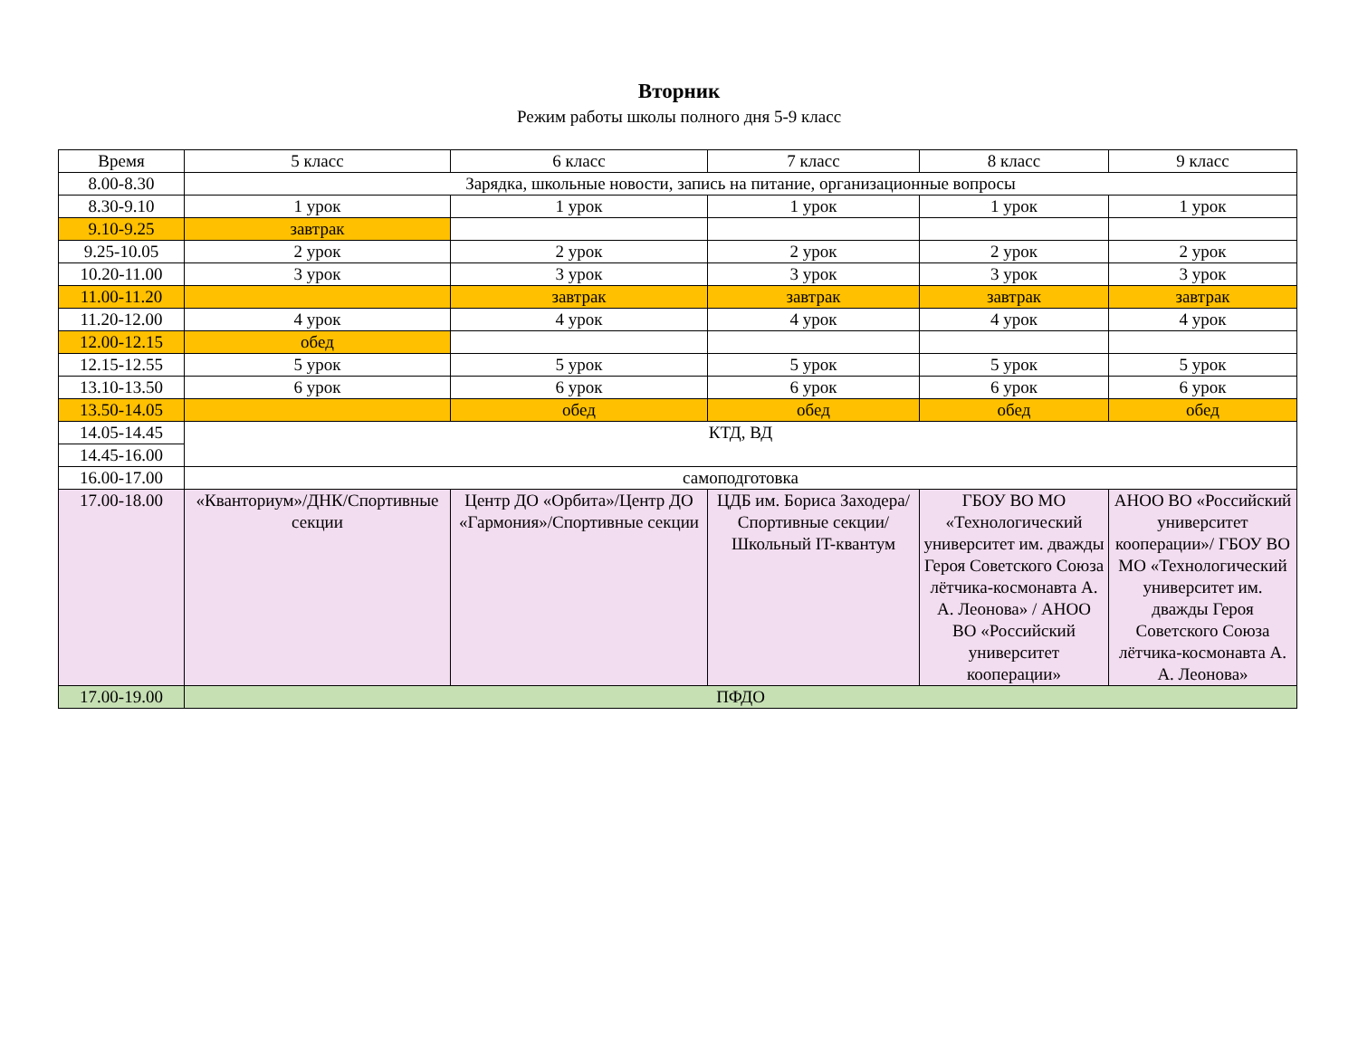Вторник
Режим работы школы полного дня 5-9 класс
| Время | 5 класс | 6 класс | 7 класс | 8 класс | 9 класс |
| --- | --- | --- | --- | --- | --- |
| 8.00-8.30 | Зарядка, школьные новости, запись на питание, организационные вопросы | | | | |
| 8.30-9.10 | 1 урок | 1 урок | 1 урок | 1 урок | 1 урок |
| 9.10-9.25 | завтрак | | | | |
| 9.25-10.05 | 2 урок | 2 урок | 2 урок | 2 урок | 2 урок |
| 10.20-11.00 | 3 урок | 3 урок | 3 урок | 3 урок | 3 урок |
| 11.00-11.20 | | завтрак | завтрак | завтрак | завтрак |
| 11.20-12.00 | 4 урок | 4 урок | 4 урок | 4 урок | 4 урок |
| 12.00-12.15 | обед | | | | |
| 12.15-12.55 | 5 урок | 5 урок | 5 урок | 5 урок | 5 урок |
| 13.10-13.50 | 6 урок | 6 урок | 6 урок | 6 урок | 6 урок |
| 13.50-14.05 | | обед | обед | обед | обед |
| 14.05-14.45 | КТД, ВД | | | | |
| 14.45-16.00 | | | | | |
| 16.00-17.00 | самоподготовка | | | | |
| 17.00-18.00 | «Кванториум»/ДНК/Спортивные секции | Центр ДО «Орбита»/Центр ДО «Гармония»/Спортивные секции | ЦДБ им. Бориса Заходера/Спортивные секции/ Школьный IT-квантум | ГБОУ ВО МО «Технологический университет им. дважды Героя Советского Союза лётчика-космонавта А. А. Леонова» / АНОО ВО «Российский университет кооперации» | АНОО ВО «Российский университет кооперации»/ ГБОУ ВО МО «Технологический университет им. дважды Героя Советского Союза лётчика-космонавта А. А. Леонова» |
| 17.00-19.00 | ПФДО | | | | |